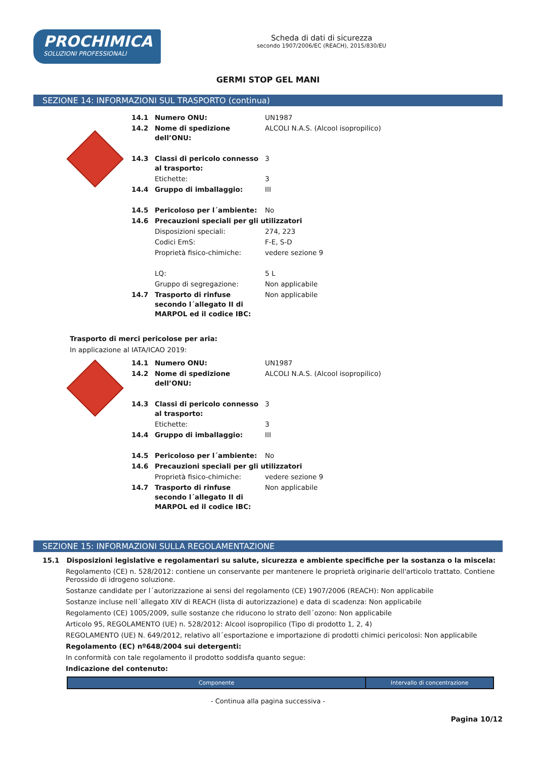PROCHIMICA
SOLUZIONI PROFESSIONALI
Scheda di dati di sicurezza
secondo 1907/2006/EC (REACH), 2015/830/EU
GERMI STOP GEL MANI
SEZIONE 14: INFORMAZIONI SUL TRASPORTO (continua)
| 14.1 | Numero ONU: | UN1987 |
| 14.2 | Nome di spedizione dell’ONU: | ALCOLI N.A.S. (Alcool isopropilico) |
| 14.3 | Classi di pericolo connesso al trasporto: | 3 |
| | Etichette: | 3 |
| 14.4 | Gruppo di imballaggio: | III |
| 14.5 | Pericoloso per l´ambiente: | No |
| 14.6 | Precauzioni speciali per gli utilizzatori | |
| | Disposizioni speciali: | 274, 223 |
| | Codici EmS: | F-E, S-D |
| | Proprietà fisico-chimiche: | vedere sezione 9 |
| | LQ: | 5 L |
| | Gruppo di segregazione: | Non applicabile |
| 14.7 | Trasporto di rinfuse secondo l´allegato II di MARPOL ed il codice IBC: | Non applicabile |
Trasporto di merci pericolose per aria:
In applicazione al IATA/ICAO 2019:
| 14.1 | Numero ONU: | UN1987 |
| 14.2 | Nome di spedizione dell’ONU: | ALCOLI N.A.S. (Alcool isopropilico) |
| 14.3 | Classi di pericolo connesso al trasporto: | 3 |
| | Etichette: | 3 |
| 14.4 | Gruppo di imballaggio: | III |
| 14.5 | Pericoloso per l´ambiente: | No |
| 14.6 | Precauzioni speciali per gli utilizzatori | |
| | Proprietà fisico-chimiche: | vedere sezione 9 |
| 14.7 | Trasporto di rinfuse secondo l´allegato II di MARPOL ed il codice IBC: | Non applicabile |
SEZIONE 15: INFORMAZIONI SULLA REGOLAMENTAZIONE
15.1 Disposizioni legislative e regolamentari su salute, sicurezza e ambiente specifiche per la sostanza o la miscela:
Regolamento (CE) n. 528/2012: contiene un conservante per mantenere le proprietà originarie dell'articolo trattato. Contiene Perossido di idrogeno soluzione.
Sostanze candidate per l´autorizzazione ai sensi del regolamento (CE) 1907/2006 (REACH): Non applicabile
Sostanze incluse nell´allegato XIV di REACH (lista di autorizzazione) e data di scadenza: Non applicabile
Regolamento (CE) 1005/2009, sulle sostanze che riducono lo strato dell´ozono: Non applicabile
Articolo 95, REGOLAMENTO (UE) n. 528/2012: Alcool isopropilico (Tipo di prodotto 1, 2, 4)
REGOLAMENTO (UE) N. 649/2012, relativo all´esportazione e importazione di prodotti chimici pericolosi: Non applicabile
Regolamento (EC) nº648/2004 sui detergenti:
In conformità con tale regolamento il prodotto soddisfa quanto segue:
Indicazione del contenuto:
| Componente | Intervallo di concentrazione |
| --- | --- |
- Continua alla pagina successiva -
Pagina 10/12